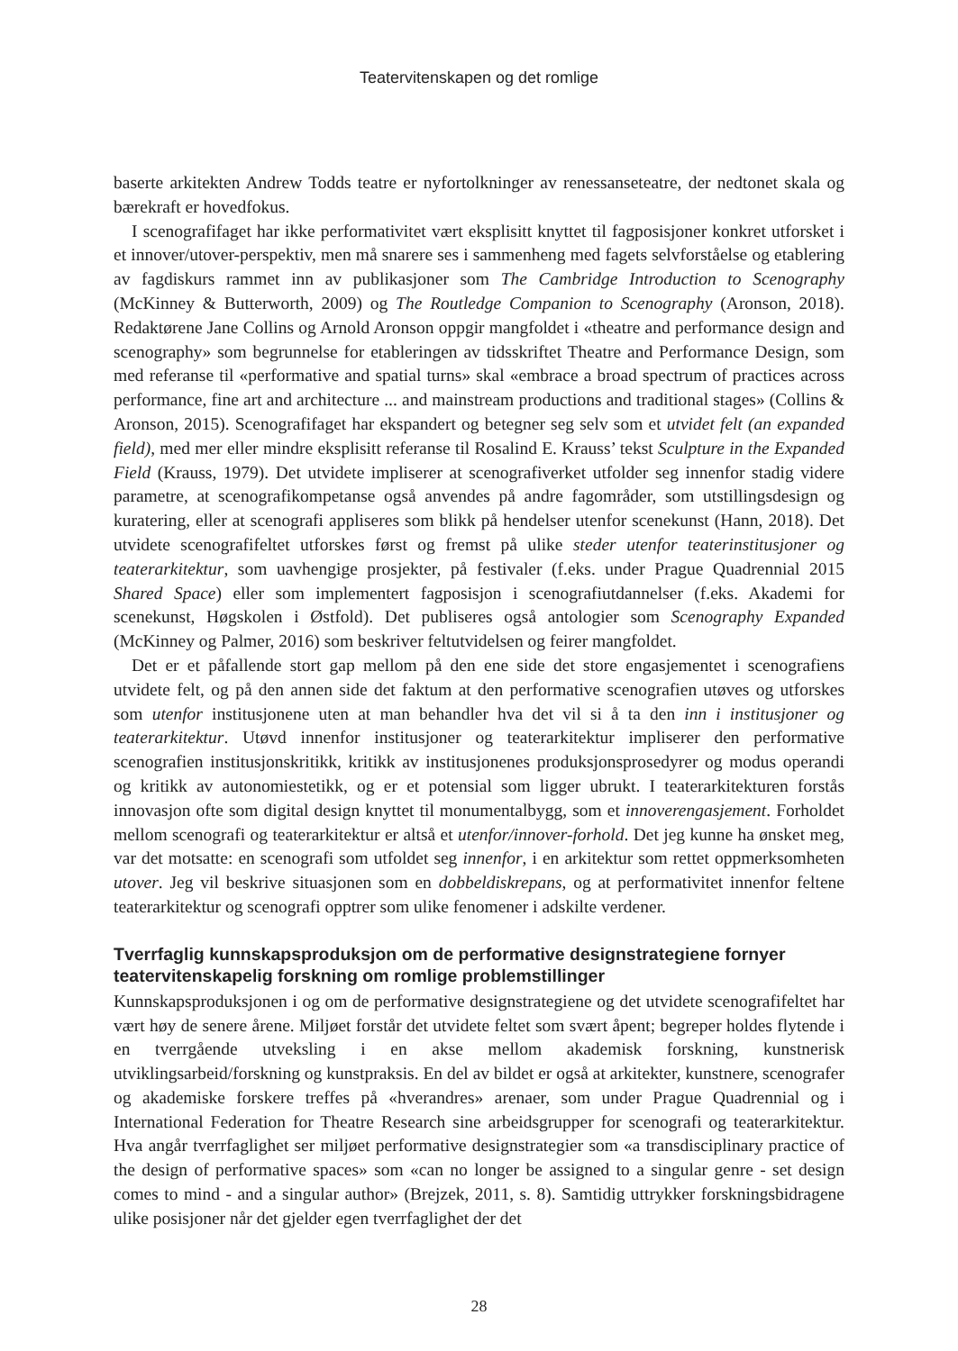Teatervitenskapen og det romlige
baserte arkitekten Andrew Todds teatre er nyfortolkninger av renessanseteatre, der nedtonet skala og bærekraft er hovedfokus.
I scenografifaget har ikke performativitet vært eksplisitt knyttet til fagposisjoner konkret utforsket i et innover/utover-perspektiv, men må snarere ses i sammenheng med fagets selvforståelse og etablering av fagdiskurs rammet inn av publikasjoner som The Cambridge Introduction to Scenography (McKinney & Butterworth, 2009) og The Routledge Companion to Scenography (Aronson, 2018). Redaktørene Jane Collins og Arnold Aronson oppgir mangfoldet i «theatre and performance design and scenography» som begrunnelse for etableringen av tidsskriftet Theatre and Performance Design, som med referanse til «performative and spatial turns» skal «embrace a broad spectrum of practices across performance, fine art and architecture ... and mainstream productions and traditional stages» (Collins & Aronson, 2015). Scenografifaget har ekspandert og betegner seg selv som et utvidet felt (an expanded field), med mer eller mindre eksplisitt referanse til Rosalind E. Krauss’ tekst Sculpture in the Expanded Field (Krauss, 1979). Det utvidete impliserer at scenografiverket utfolder seg innenfor stadig videre parametre, at scenografikompetanse også anvendes på andre fagområder, som utstillingsdesign og kuratering, eller at scenografi appliseres som blikk på hendelser utenfor scenekunst (Hann, 2018). Det utvidete scenografifeltet utforskes først og fremst på ulike steder utenfor teaterinstitusjoner og teaterarkitektur, som uavhengige prosjekter, på festivaler (f.eks. under Prague Quadrennial 2015 Shared Space) eller som implementert fagposisjon i scenografiutdannelser (f.eks. Akademi for scenekunst, Høgskolen i Østfold). Det publiseres også antologier som Scenography Expanded (McKinney og Palmer, 2016) som beskriver feltutvidelsen og feirer mangfoldet.
Det er et påfallende stort gap mellom på den ene side det store engasjementet i scenografiens utvidete felt, og på den annen side det faktum at den performative scenografien utøves og utforskes som utenfor institusjonene uten at man behandler hva det vil si å ta den inn i institusjoner og teaterarkitektur. Utøvd innenfor institusjoner og teaterarkitektur impliserer den performative scenografien institusjonskritikk, kritikk av institusjonenes produksjonsprosedyrer og modus operandi og kritikk av autonomiestetikk, og er et potensial som ligger ubrukt. I teaterarkitekturen forstås innovasjon ofte som digital design knyttet til monumentalbygg, som et innoverengasjement. Forholdet mellom scenografi og teaterarkitektur er altså et utenfor/innover-forhold. Det jeg kunne ha ønsket meg, var det motsatte: en scenografi som utfoldet seg innenfor, i en arkitektur som rettet oppmerksomheten utover. Jeg vil beskrive situasjonen som en dobbeldiskrepans, og at performativitet innenfor feltene teaterarkitektur og scenografi opptrer som ulike fenomener i adskilte verdener.
Tverrfaglig kunnskapsproduksjon om de performative designstrategiene fornyer teatervitenskapelig forskning om romlige problemstillinger
Kunnskapsproduksjonen i og om de performative designstrategiene og det utvidete scenografifeltet har vært høy de senere årene. Miljøet forstår det utvidete feltet som svært åpent; begreper holdes flytende i en tverrgående utveksling i en akse mellom akademisk forskning, kunstnerisk utviklingsarbeid/forskning og kunstpraksis. En del av bildet er også at arkitekter, kunstnere, scenografer og akademiske forskere treffes på «hverandres» arenaer, som under Prague Quadrennial og i International Federation for Theatre Research sine arbeidsgrupper for scenografi og teaterarkitektur. Hva angår tverrfaglighet ser miljøet performative designstrategier som «a transdisciplinary practice of the design of performative spaces» som «can no longer be assigned to a singular genre - set design comes to mind - and a singular author» (Brejzek, 2011, s. 8). Samtidig uttrykker forskningsbidragene ulike posisjoner når det gjelder egen tverrfaglighet der det
28